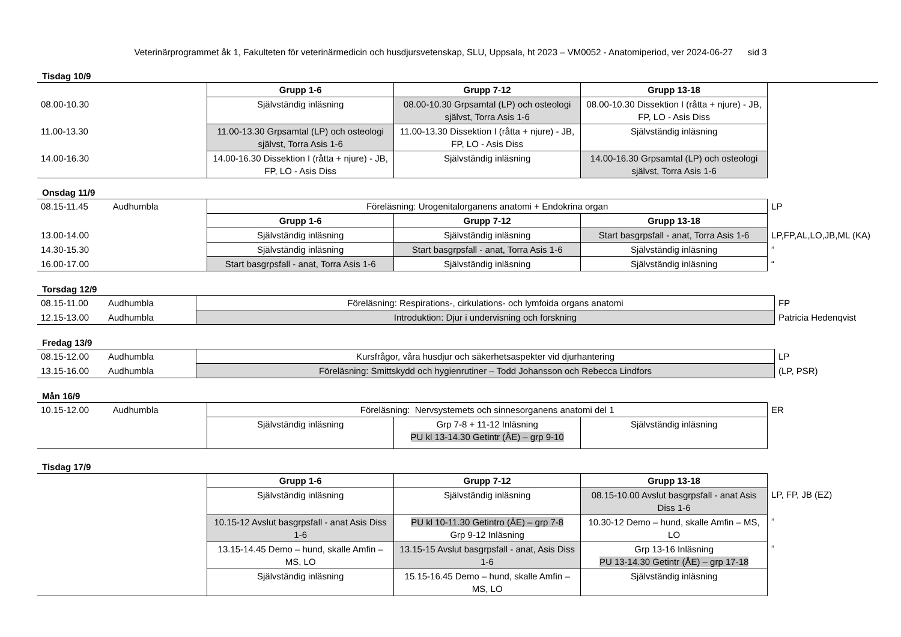Veterinärprogrammet åk 1, Fakulteten för veterinärmedicin och husdjursvetenskap, SLU, Uppsala, ht 2023 – VM0052 - Anatomiperiod, ver 2024-06-27 sid 3
Tisdag 10/9
| | | Grupp 1-6 | Grupp 7-12 | Grupp 13-18 | |
| 08.00-10.30 | | Självständig inläsning | 08.00-10.30 Grpsamtal (LP) och osteologi självst, Torra Asis 1-6 | 08.00-10.30 Dissektion I (råtta + njure) - JB, FP, LO - Asis Diss | |
| 11.00-13.30 | | 11.00-13.30 Grpsamtal (LP) och osteologi självst, Torra Asis 1-6 | 11.00-13.30 Dissektion I (råtta + njure) - JB, FP, LO - Asis Diss | Självständig inläsning | |
| 14.00-16.30 | | 14.00-16.30 Dissektion I (råtta + njure) - JB, FP, LO - Asis Diss | Självständig inläsning | 14.00-16.30 Grpsamtal (LP) och osteologi självst, Torra Asis 1-6 | |
Onsdag 11/9
| 08.15-11.45 | Audhumbla | Föreläsning: Urogenitalorganens anatomi + Endokrina organ | | | LP |
| | | Grupp 1-6 | Grupp 7-12 | Grupp 13-18 | |
| 13.00-14.00 | | Självständig inläsning | Självständig inläsning | Start basgrpsfall - anat, Torra Asis 1-6 | LP,FP,AL,LO,JB,ML (KA) |
| 14.30-15.30 | | Självständig inläsning | Start basgrpsfall - anat, Torra Asis 1-6 | Självständig inläsning | ” |
| 16.00-17.00 | | Start basgrpsfall - anat, Torra Asis 1-6 | Självständig inläsning | Självständig inläsning | “ |
Torsdag 12/9
| 08.15-11.00 | Audhumbla | Föreläsning: Respirations-, cirkulations- och lymfoida organs anatomi | FP |
| 12.15-13.00 | Audhumbla | Introduktion: Djur i undervisning och forskning | Patricia Hedenqvist |
Fredag 13/9
| 08.15-12.00 | Audhumbla | Kursfrågor, våra husdjur och säkerhetsaspekter vid djurhantering | LP |
| 13.15-16.00 | Audhumbla | Föreläsning: Smittskydd och hygienrutiner – Todd Johansson och Rebecca Lindfors | (LP, PSR) |
Mån 16/9
| 10.15-12.00 | Audhumbla | Föreläsning: Nervsystemets och sinnesorganens anatomi del 1 | | | ER |
| | | Självständig inläsning | Grp 7-8 + 11-12 Inläsning PU kl 13-14.30 Getintr (ÅE) – grp 9-10 | Självständig inläsning | |
Tisdag 17/9
| | | Grupp 1-6 | Grupp 7-12 | Grupp 13-18 | |
| | | Självständig inläsning | Självständig inläsning | 08.15-10.00 Avslut basgrpsfall - anat Asis Diss 1-6 | LP, FP, JB (EZ) |
| | | 10.15-12 Avslut basgrpsfall - anat Asis Diss 1-6 | PU kl 10-11.30 Getintro (ÅE) – grp 7-8 Grp 9-12 Inläsning | 10.30-12 Demo – hund, skalle Amfin – MS, LO | ” |
| | | 13.15-14.45 Demo – hund, skalle Amfin – MS, LO | 13.15-15 Avslut basgrpsfall - anat, Asis Diss 1-6 | Grp 13-16 Inläsning PU 13-14.30 Getintr (ÅE) – grp 17-18 | ” |
| | | Självständig inläsning | 15.15-16.45 Demo – hund, skalle Amfin – MS, LO | Självständig inläsning | |